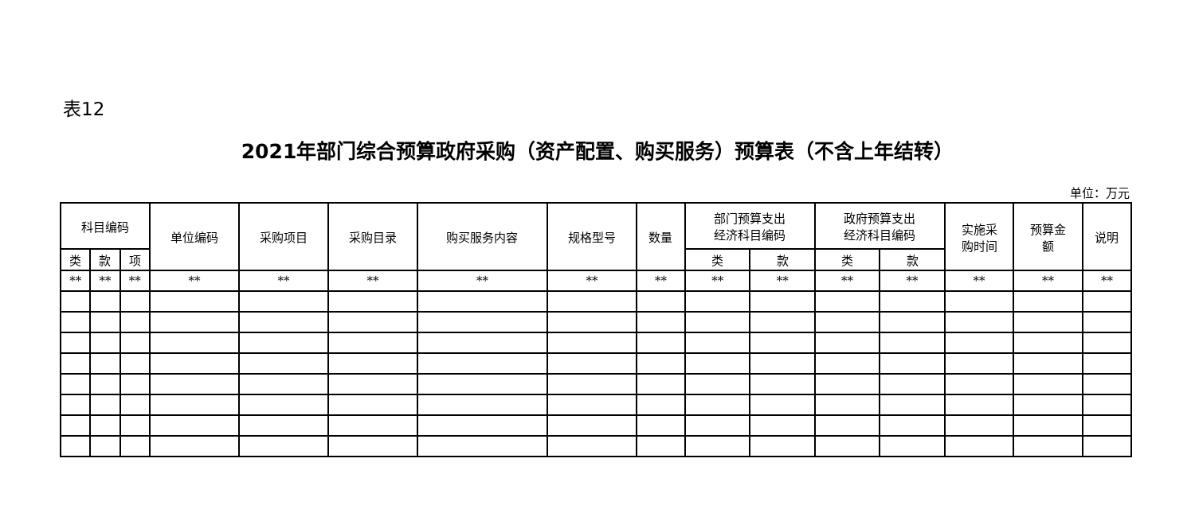表12
2021年部门综合预算政府采购（资产配置、购买服务）预算表（不含上年结转）
单位：万元
| 科目编码 | | | 单位编码 | 采购项目 | 采购目录 | 购买服务内容 | 规格型号 | 数量 | 部门预算支出 经济科目编码 | | 政府预算支出 经济科目编码 | | 实施采 购时间 | 预算金 额 | 说明 |
| --- | --- | --- | --- | --- | --- | --- | --- | --- | --- | --- | --- | --- | --- | --- | --- |
| 类 | 款 | 项 | | | | | | | 类 | 款 | 类 | 款 | | | |
| ** | ** | ** | ** | ** | ** | ** | ** | ** | ** | ** | ** | ** | ** | ** | ** |